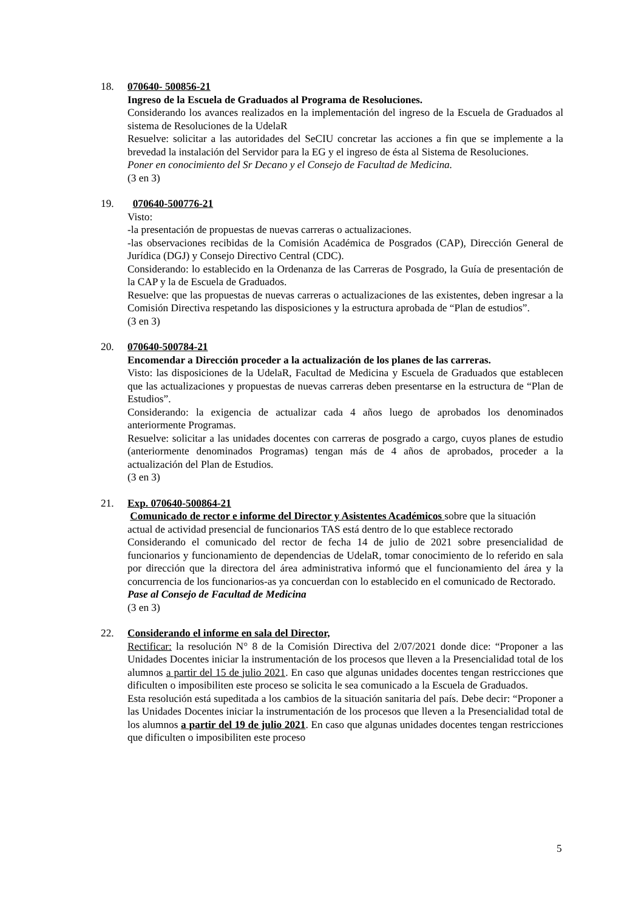18. 070640- 500856-21
Ingreso de la Escuela de Graduados al Programa de Resoluciones.
Considerando los avances realizados en la implementación del ingreso de la Escuela de Graduados al sistema de Resoluciones de la UdelaR
Resuelve: solicitar a las autoridades del SeCIU concretar las acciones a fin que se implemente a la brevedad la instalación del Servidor para la EG y el ingreso de ésta al Sistema de Resoluciones.
Poner en conocimiento del Sr Decano y el Consejo de Facultad de Medicina.
(3 en 3)
19. 070640-500776-21
Visto:
-la presentación de propuestas de nuevas carreras o actualizaciones.
-las observaciones recibidas de la Comisión Académica de Posgrados (CAP), Dirección General de Jurídica (DGJ) y Consejo Directivo Central (CDC).
Considerando: lo establecido en la Ordenanza de las Carreras de Posgrado, la Guía de presentación de la CAP y la de Escuela de Graduados.
Resuelve: que las propuestas de nuevas carreras o actualizaciones de las existentes, deben ingresar a la Comisión Directiva respetando las disposiciones y la estructura aprobada de “Plan de estudios”.
(3 en 3)
20. 070640-500784-21
Encomendar a Dirección proceder a la actualización de los planes de las carreras.
Visto: las disposiciones de la UdelaR, Facultad de Medicina y Escuela de Graduados que establecen que las actualizaciones y propuestas de nuevas carreras deben presentarse en la estructura de “Plan de Estudios”.
Considerando: la exigencia de actualizar cada 4 años luego de aprobados los denominados anteriormente Programas.
Resuelve: solicitar a las unidades docentes con carreras de posgrado a cargo, cuyos planes de estudio (anteriormente denominados Programas) tengan más de 4 años de aprobados, proceder a la actualización del Plan de Estudios.
(3 en 3)
21. Exp. 070640-500864-21
Comunicado de rector e informe del Director y Asistentes Académicos sobre que la situación actual de actividad presencial de funcionarios TAS está dentro de lo que establece rectorado
Considerando el comunicado del rector de fecha 14 de julio de 2021 sobre presencialidad de funcionarios y funcionamiento de dependencias de UdelaR, tomar conocimiento de lo referido en sala por dirección que la directora del área administrativa informó que el funcionamiento del área y la concurrencia de los funcionarios-as ya concuerdan con lo establecido en el comunicado de Rectorado.
Pase al Consejo de Facultad de Medicina
(3 en 3)
22. Considerando el informe en sala del Director,
Rectificar: la resolución N° 8 de la Comisión Directiva del 2/07/2021 donde dice: “Proponer a las Unidades Docentes iniciar la instrumentación de los procesos que lleven a la Presencialidad total de los alumnos a partir del 15 de julio 2021. En caso que algunas unidades docentes tengan restricciones que dificulten o imposibiliten este proceso se solicita le sea comunicado a la Escuela de Graduados.
Esta resolución está supeditada a los cambios de la situación sanitaria del país. Debe decir: “Proponer a las Unidades Docentes iniciar la instrumentación de los procesos que lleven a la Presencialidad total de los alumnos a partir del 19 de julio 2021. En caso que algunas unidades docentes tengan restricciones que dificulten o imposibiliten este proceso
5